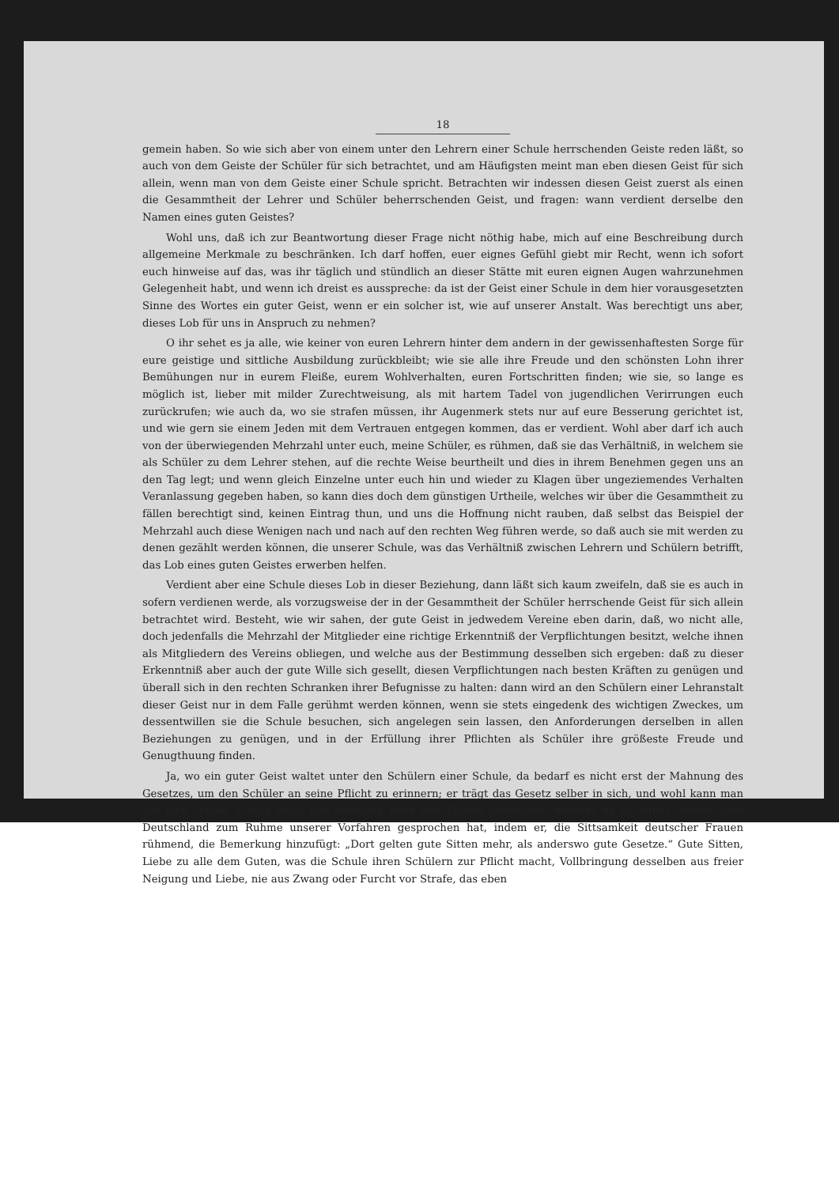18
gemein haben. So wie sich aber von einem unter den Lehrern einer Schule herrschenden Geiste reden läßt, so auch von dem Geiste der Schüler für sich betrachtet, und am Häufigsten meint man eben diesen Geist für sich allein, wenn man von dem Geiste einer Schule spricht. Betrachten wir indessen diesen Geist zuerst als einen die Gesammtheit der Lehrer und Schüler beherrschenden Geist, und fragen: wann verdient derselbe den Namen eines guten Geistes?
Wohl uns, daß ich zur Beantwortung dieser Frage nicht nöthig habe, mich auf eine Beschreibung durch allgemeine Merkmale zu beschränken. Ich darf hoffen, euer eignes Gefühl giebt mir Recht, wenn ich sofort euch hinweise auf das, was ihr täglich und stündlich an dieser Stätte mit euren eignen Augen wahrzunehmen Gelegenheit habt, und wenn ich dreist es ausspreche: da ist der Geist einer Schule in dem hier vorausgesetzten Sinne des Wortes ein guter Geist, wenn er ein solcher ist, wie auf unserer Anstalt. Was berechtigt uns aber, dieses Lob für uns in Anspruch zu nehmen?
O ihr sehet es ja alle, wie keiner von euren Lehrern hinter dem andern in der gewissenhaftesten Sorge für eure geistige und sittliche Ausbildung zurückbleibt; wie sie alle ihre Freude und den schönsten Lohn ihrer Bemühungen nur in eurem Fleiße, eurem Wohlverhalten, euren Fortschritten finden; wie sie, so lange es möglich ist, lieber mit milder Zurechtweisung, als mit hartem Tadel von jugendlichen Verirrungen euch zurückrufen; wie auch da, wo sie strafen müssen, ihr Augenmerk stets nur auf eure Besserung gerichtet ist, und wie gern sie einem Jeden mit dem Vertrauen entgegen kommen, das er verdient. Wohl aber darf ich auch von der überwiegenden Mehrzahl unter euch, meine Schüler, es rühmen, daß sie das Verhältniß, in welchem sie als Schüler zu dem Lehrer stehen, auf die rechte Weise beurtheilt und dies in ihrem Benehmen gegen uns an den Tag legt; und wenn gleich Einzelne unter euch hin und wieder zu Klagen über ungeziemendes Verhalten Veranlassung gegeben haben, so kann dies doch dem günstigen Urtheile, welches wir über die Gesammtheit zu fällen berechtigt sind, keinen Eintrag thun, und uns die Hoffnung nicht rauben, daß selbst das Beispiel der Mehrzahl auch diese Wenigen nach und nach auf den rechten Weg führen werde, so daß auch sie mit werden zu denen gezählt werden können, die unserer Schule, was das Verhältniß zwischen Lehrern und Schülern betrifft, das Lob eines guten Geistes erwerben helfen.
Verdient aber eine Schule dieses Lob in dieser Beziehung, dann läßt sich kaum zweifeln, daß sie es auch in sofern verdienen werde, als vorzugsweise der in der Gesammtheit der Schüler herrschende Geist für sich allein betrachtet wird. Besteht, wie wir sahen, der gute Geist in jedwedem Vereine eben darin, daß, wo nicht alle, doch jedenfalls die Mehrzahl der Mitglieder eine richtige Erkenntniß der Verpflichtungen besitzt, welche ihnen als Mitgliedern des Vereins obliegen, und welche aus der Bestimmung desselben sich ergeben: daß zu dieser Erkenntniß aber auch der gute Wille sich gesellt, diesen Verpflichtungen nach besten Kräften zu genügen und überall sich in den rechten Schranken ihrer Befugnisse zu halten: dann wird an den Schülern einer Lehranstalt dieser Geist nur in dem Falle gerühmt werden können, wenn sie stets eingedenk des wichtigen Zweckes, um dessentwillen sie die Schule besuchen, sich angelegen sein lassen, den Anforderungen derselben in allen Beziehungen zu genügen, und in der Erfüllung ihrer Pflichten als Schüler ihre größeste Freude und Genugthuung finden.
Ja, wo ein guter Geist waltet unter den Schülern einer Schule, da bedarf es nicht erst der Mahnung des Gesetzes, um den Schüler an seine Pflicht zu erinnern; er trägt das Gesetz selber in sich, und wohl kann man auf eine solche Schule dann das herrliche Wort des Tacitus anwenden, welches er in seiner Schrift über Deutschland zum Ruhme unserer Vorfahren gesprochen hat, indem er, die Sittsamkeit deutscher Frauen rühmend, die Bemerkung hinzufügt: „Dort gelten gute Sitten mehr, als anderswo gute Gesetze.“ Gute Sitten, Liebe zu alle dem Guten, was die Schule ihren Schülern zur Pflicht macht, Vollbringung desselben aus freier Neigung und Liebe, nie aus Zwang oder Furcht vor Strafe, das eben